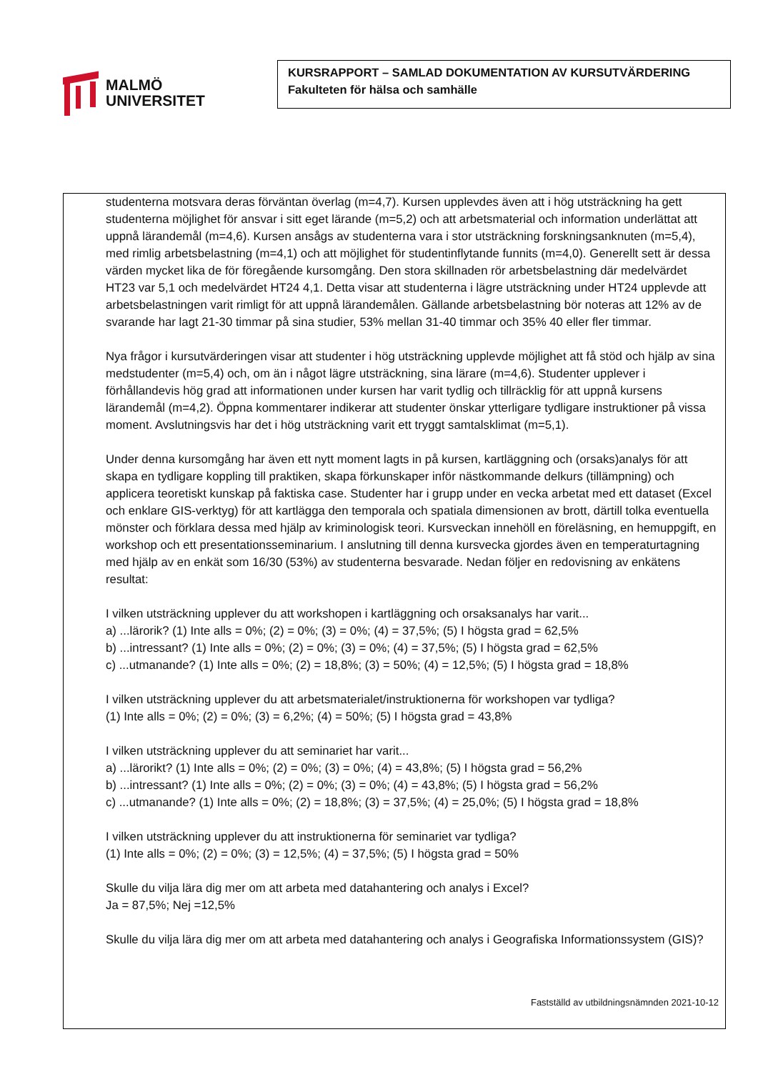MALMÖ
UNIVERSITET
KURSRAPPORT – SAMLAD DOKUMENTATION AV KURSUTVÄRDERING
Fakulteten för hälsa och samhälle
studenterna motsvara deras förväntan överlag (m=4,7). Kursen upplevdes även att i hög utsträckning ha gett studenterna möjlighet för ansvar i sitt eget lärande (m=5,2) och att arbetsmaterial och information underlättat att uppnå lärandemål (m=4,6). Kursen ansågs av studenterna vara i stor utsträckning forskningsanknuten (m=5,4), med rimlig arbetsbelastning (m=4,1) och att möjlighet för studentinflytande funnits (m=4,0). Generellt sett är dessa värden mycket lika de för föregående kursomgång. Den stora skillnaden rör arbetsbelastning där medelvärdet HT23 var 5,1 och medelvärdet HT24 4,1. Detta visar att studenterna i lägre utsträckning under HT24 upplevde att arbetsbelastningen varit rimligt för att uppnå lärandemålen. Gällande arbetsbelastning bör noteras att 12% av de svarande har lagt 21-30 timmar på sina studier, 53% mellan 31-40 timmar och 35% 40 eller fler timmar.
Nya frågor i kursutvärderingen visar att studenter i hög utsträckning upplevde möjlighet att få stöd och hjälp av sina medstudenter (m=5,4) och, om än i något lägre utsträckning, sina lärare (m=4,6). Studenter upplever i förhållandevis hög grad att informationen under kursen har varit tydlig och tillräcklig för att uppnå kursens lärandemål (m=4,2). Öppna kommentarer indikerar att studenter önskar ytterligare tydligare instruktioner på vissa moment. Avslutningsvis har det i hög utsträckning varit ett tryggt samtalsklimat (m=5,1).
Under denna kursomgång har även ett nytt moment lagts in på kursen, kartläggning och (orsaks)analys för att skapa en tydligare koppling till praktiken, skapa förkunskaper inför nästkommande delkurs (tillämpning) och applicera teoretiskt kunskap på faktiska case. Studenter har i grupp under en vecka arbetat med ett dataset (Excel och enklare GIS-verktyg) för att kartlägga den temporala och spatiala dimensionen av brott, därtill tolka eventuella mönster och förklara dessa med hjälp av kriminologisk teori. Kursveckan innehöll en föreläsning, en hemuppgift, en workshop och ett presentationsseminarium. I anslutning till denna kursvecka gjordes även en temperaturtagning med hjälp av en enkät som 16/30 (53%) av studenterna besvarade. Nedan följer en redovisning av enkätens resultat:
I vilken utsträckning upplever du att workshopen i kartläggning och orsaksanalys har varit...
a) ...lärorik? (1) Inte alls = 0%; (2) = 0%; (3) = 0%; (4) = 37,5%; (5) I högsta grad = 62,5%
b) ...intressant? (1) Inte alls = 0%; (2) = 0%; (3) = 0%; (4) = 37,5%; (5) I högsta grad = 62,5%
c) ...utmanande? (1) Inte alls = 0%; (2) = 18,8%; (3) = 50%; (4) = 12,5%; (5) I högsta grad = 18,8%
I vilken utsträckning upplever du att arbetsmaterialet/instruktionerna för workshopen var tydliga?
(1) Inte alls = 0%; (2) = 0%; (3) = 6,2%; (4) = 50%; (5) I högsta grad = 43,8%
I vilken utsträckning upplever du att seminariet har varit...
a) ...lärorikt? (1) Inte alls = 0%; (2) = 0%; (3) = 0%; (4) = 43,8%; (5) I högsta grad = 56,2%
b) ...intressant? (1) Inte alls = 0%; (2) = 0%; (3) = 0%; (4) = 43,8%; (5) I högsta grad = 56,2%
c) ...utmanande? (1) Inte alls = 0%; (2) = 18,8%; (3) = 37,5%; (4) = 25,0%; (5) I högsta grad = 18,8%
I vilken utsträckning upplever du att instruktionerna för seminariet var tydliga?
(1) Inte alls = 0%; (2) = 0%; (3) = 12,5%; (4) = 37,5%; (5) I högsta grad = 50%
Skulle du vilja lära dig mer om att arbeta med datahantering och analys i Excel?
Ja = 87,5%; Nej =12,5%
Skulle du vilja lära dig mer om att arbeta med datahantering och analys i Geografiska Informationssystem (GIS)?
Fastställd av utbildningsnämnden 2021-10-12